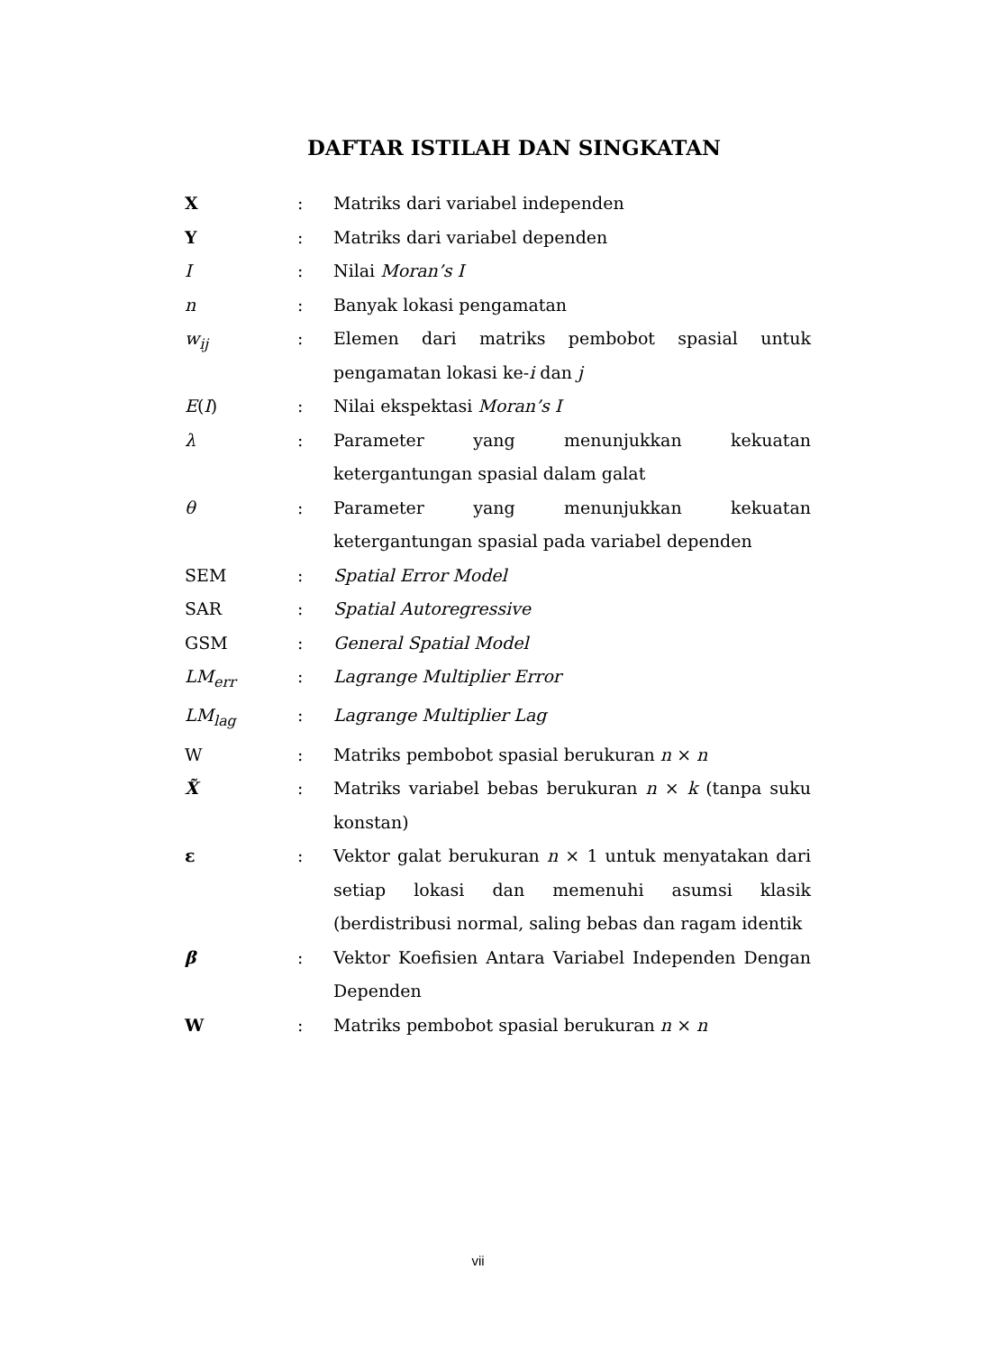DAFTAR ISTILAH DAN SINGKATAN
| X | : | Matriks dari variabel independen |
| Y | : | Matriks dari variabel dependen |
| I | : | Nilai Moran’s I |
| n | : | Banyak lokasi pengamatan |
| w<sub>ij</sub> | : | Elemen dari matriks pembobot spasial untuk pengamatan lokasi ke- i dan j |
| E ( I ) | : | Nilai ekspektasi Moran’s I |
| λ | : | Parameter yang menunjukkan kekuatan ketergantungan spasial dalam galat |
| θ | : | Parameter yang menunjukkan kekuatan ketergantungan spasial pada variabel dependen |
| SEM | : | Spatial Error Model |
| SAR | : | Spatial Autoregressive |
| GSM | : | General Spatial Model |
| LM<sub>err</sub> | : | Lagrange Multiplier Error |
| LM<sub>lag</sub> | : | Lagrange Multiplier Lag |
| W | : | Matriks pembobot spasial berukuran n × n |
| X̃ | : | Matriks variabel bebas berukuran n × k (tanpa suku konstan) |
| ε | : | Vektor galat berukuran n × 1 untuk menyatakan dari setiap lokasi dan memenuhi asumsi klasik (berdistribusi normal, saling bebas dan ragam identik |
| β | : | Vektor Koefisien Antara Variabel Independen Dengan Dependen |
| W | : | Matriks pembobot spasial berukuran n × n |
vii